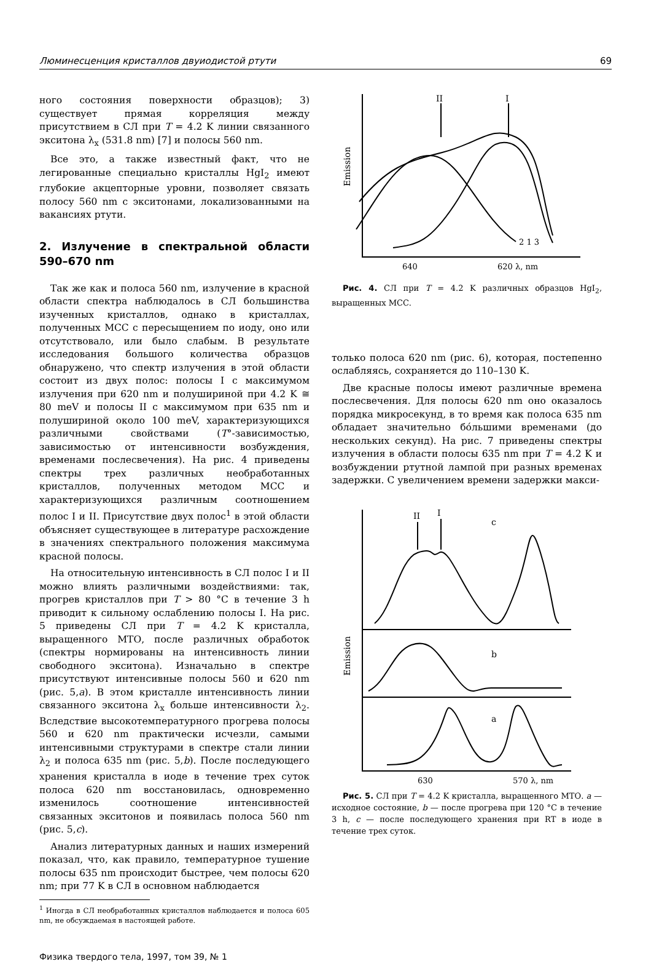Люминесценция кристаллов двуиодистой ртути 69
ного состояния поверхности образцов); 3) существует прямая корреляция между присутствием в СЛ при T = 4.2 K линии связанного экситона λ<sub>x</sub> (531.8 nm) [7] и полосы 560 nm.
Все это, а также известный факт, что не легированные специально кристаллы HgI<sub>2</sub> имеют глубокие акцепторные уровни, позволяет связать полосу 560 nm с экситонами, локализованными на вакансиях ртути.
2. Излучение в спектральной области 590–670 nm
Так же как и полоса 560 nm, излучение в красной области спектра наблюдалось в СЛ большинства изученных кристаллов, однако в кристаллах, полученных МСС с пересыщением по иоду, оно или отсутствовало, или было слабым. В результате исследования большого количества образцов обнаружено, что спектр излучения в этой области состоит из двух полос: полосы I с максимумом излучения при 620 nm и полушириной при 4.2 K ≅ 80 meV и полосы II с максимумом при 635 nm и полушириной около 100 meV, характеризующихся различными свойствами (T°-зависимостью, зависимостью от интенсивности возбуждения, временами послесвечения). На рис. 4 приведены спектры трех различных необработанных кристаллов, полученных методом МСС и характеризующихся различным соотношением полос I и II. Присутствие двух полос<sup>1</sup> в этой области объясняет существующее в литературе расхождение в значениях спектрального положения максимума красной полосы.
На относительную интенсивность в СЛ полос I и II можно влиять различными воздействиями: так, прогрев кристаллов при T > 80 °C в течение 3 h приводит к сильному ослаблению полосы I. На рис. 5 приведены СЛ при T = 4.2 K кристалла, выращенного МТО, после различных обработок (спектры нормированы на интенсивность линии свободного экситона). Изначально в спектре присутствуют интенсивные полосы 560 и 620 nm (рис. 5,a). В этом кристалле интенсивность линии связанного экситона λ<sub>x</sub> больше интенсивности λ<sub>2</sub>. Вследствие высокотемпературного прогрева полосы 560 и 620 nm практически исчезли, самыми интенсивными структурами в спектре стали линии λ<sub>2</sub> и полоса 635 nm (рис. 5,b). После последующего хранения кристалла в иоде в течение трех суток полоса 620 nm восстановилась, одновременно изменилось соотношение интенсивностей связанных экситонов и появилась полоса 560 nm (рис. 5,c).
Анализ литературных данных и наших измерений показал, что, как правило, температурное тушение полосы 635 nm происходит быстрее, чем полосы 620 nm; при 77 K в СЛ в основном наблюдается
<sup>1</sup> Иногда в СЛ необработанных кристаллов наблюдается и полоса 605 nm, не обсуждаемая в настоящей работе.
Физика твердого тела, 1997, том 39, № 1
II
I
Emission
2 1 3
640
620 λ, nm
Рис. 4. СЛ при T = 4.2 K различных образцов HgI<sub>2</sub>, выращенных МСС.
только полоса 620 nm (рис. 6), которая, постепенно ослабляясь, сохраняется до 110–130 K.
Две красные полосы имеют различные времена послесвечения. Для полосы 620 nm оно оказалось порядка микросекунд, в то время как полоса 635 nm обладает значительно бо́льшими временами (до нескольких секунд). На рис. 7 приведены спектры излучения в области полосы 635 nm при T = 4.2 K и возбуждении ртутной лампой при разных временах задержки. С увеличением времени задержки макси-
II
I
c
b
a
Emission
630
570 λ, nm
Рис. 5. СЛ при T = 4.2 K кристалла, выращенного МТО. a — исходное состояние, b — после прогрева при 120 °C в течение 3 h, c — после последующего хранения при RT в иоде в течение трех суток.